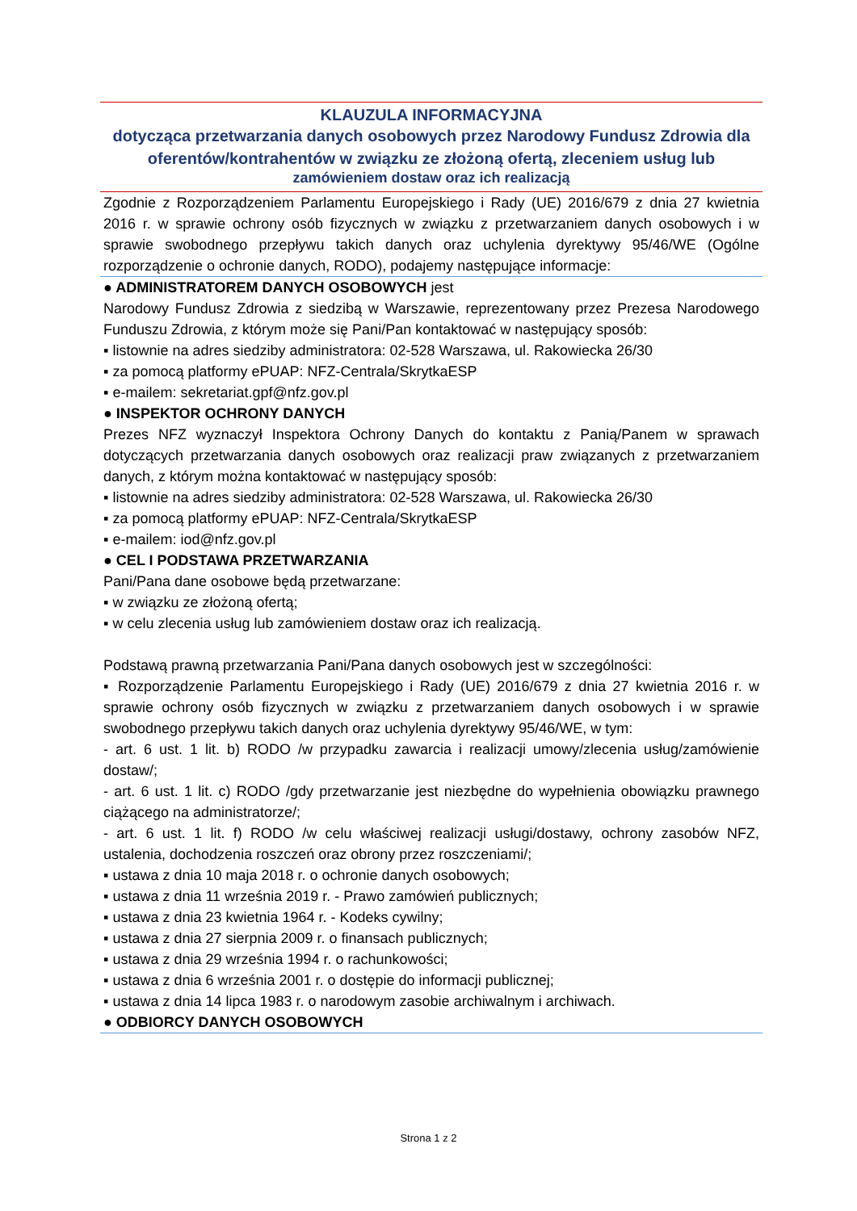KLAUZULA INFORMACYJNA
dotycząca przetwarzania danych osobowych przez Narodowy Fundusz Zdrowia dla oferentów/kontrahentów w związku ze złożoną ofertą, zleceniem usług lub
zamówieniem dostaw oraz ich realizacją
Zgodnie z Rozporządzeniem Parlamentu Europejskiego i Rady (UE) 2016/679 z dnia 27 kwietnia 2016 r. w sprawie ochrony osób fizycznych w związku z przetwarzaniem danych osobowych i w sprawie swobodnego przepływu takich danych oraz uchylenia dyrektywy 95/46/WE (Ogólne rozporządzenie o ochronie danych, RODO), podajemy następujące informacje:
● ADMINISTRATOREM DANYCH OSOBOWYCH jest
Narodowy Fundusz Zdrowia z siedzibą w Warszawie, reprezentowany przez Prezesa Narodowego Funduszu Zdrowia, z którym może się Pani/Pan kontaktować w następujący sposób:
▪ listownie na adres siedziby administratora: 02-528 Warszawa, ul. Rakowiecka 26/30
▪ za pomocą platformy ePUAP: NFZ-Centrala/SkrytkaESP
▪ e-mailem: sekretariat.gpf@nfz.gov.pl
● INSPEKTOR OCHRONY DANYCH
Prezes NFZ wyznaczył Inspektora Ochrony Danych do kontaktu z Panią/Panem w sprawach dotyczących przetwarzania danych osobowych oraz realizacji praw związanych z przetwarzaniem danych, z którym można kontaktować w następujący sposób:
▪ listownie na adres siedziby administratora: 02-528 Warszawa, ul. Rakowiecka 26/30
▪ za pomocą platformy ePUAP: NFZ-Centrala/SkrytkaESP
▪ e-mailem: iod@nfz.gov.pl
● CEL I PODSTAWA PRZETWARZANIA
Pani/Pana dane osobowe będą przetwarzane:
▪ w związku ze złożoną ofertą;
▪ w celu zlecenia usług lub zamówieniem dostaw oraz ich realizacją.
Podstawą prawną przetwarzania Pani/Pana danych osobowych jest w szczególności:
▪ Rozporządzenie Parlamentu Europejskiego i Rady (UE) 2016/679 z dnia 27 kwietnia 2016 r. w sprawie ochrony osób fizycznych w związku z przetwarzaniem danych osobowych i w sprawie swobodnego przepływu takich danych oraz uchylenia dyrektywy 95/46/WE, w tym:
- art. 6 ust. 1 lit. b) RODO /w przypadku zawarcia i realizacji umowy/zlecenia usług/zamówienie dostaw/;
- art. 6 ust. 1 lit. c) RODO /gdy przetwarzanie jest niezbędne do wypełnienia obowiązku prawnego ciążącego na administratorze/;
- art. 6 ust. 1 lit. f) RODO /w celu właściwej realizacji usługi/dostawy, ochrony zasobów NFZ, ustalenia, dochodzenia roszczeń oraz obrony przez roszczeniami/;
▪ ustawa z dnia 10 maja 2018 r. o ochronie danych osobowych;
▪ ustawa z dnia 11 września 2019 r. - Prawo zamówień publicznych;
▪ ustawa z dnia 23 kwietnia 1964 r. - Kodeks cywilny;
▪ ustawa z dnia 27 sierpnia 2009 r. o finansach publicznych;
▪ ustawa z dnia 29 września 1994 r. o rachunkowości;
▪ ustawa z dnia 6 września 2001 r. o dostępie do informacji publicznej;
▪ ustawa z dnia 14 lipca 1983 r. o narodowym zasobie archiwalnym i archiwach.
● ODBIORCY DANYCH OSOBOWYCH
Strona 1 z 2